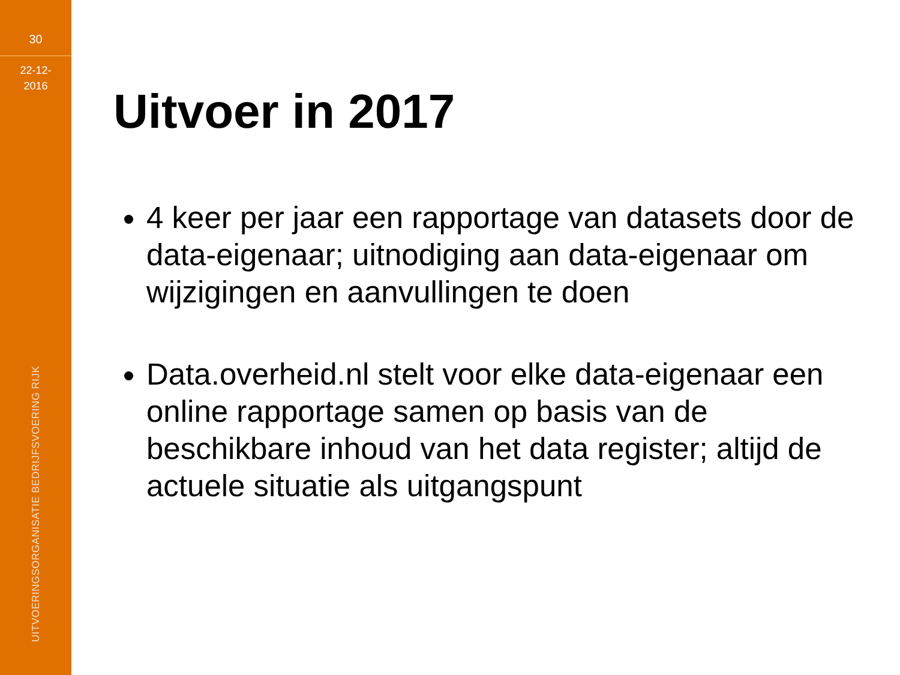30
22-12-
2016
UITVOERINGSORGANISATIE BEDRIJFSVOERING RIJK
Uitvoer in 2017
4 keer per jaar een rapportage van datasets door de data-eigenaar; uitnodiging aan data-eigenaar om wijzigingen en aanvullingen te doen
Data.overheid.nl stelt voor elke data-eigenaar een online rapportage samen op basis van de beschikbare inhoud van het data register; altijd de actuele situatie als uitgangspunt